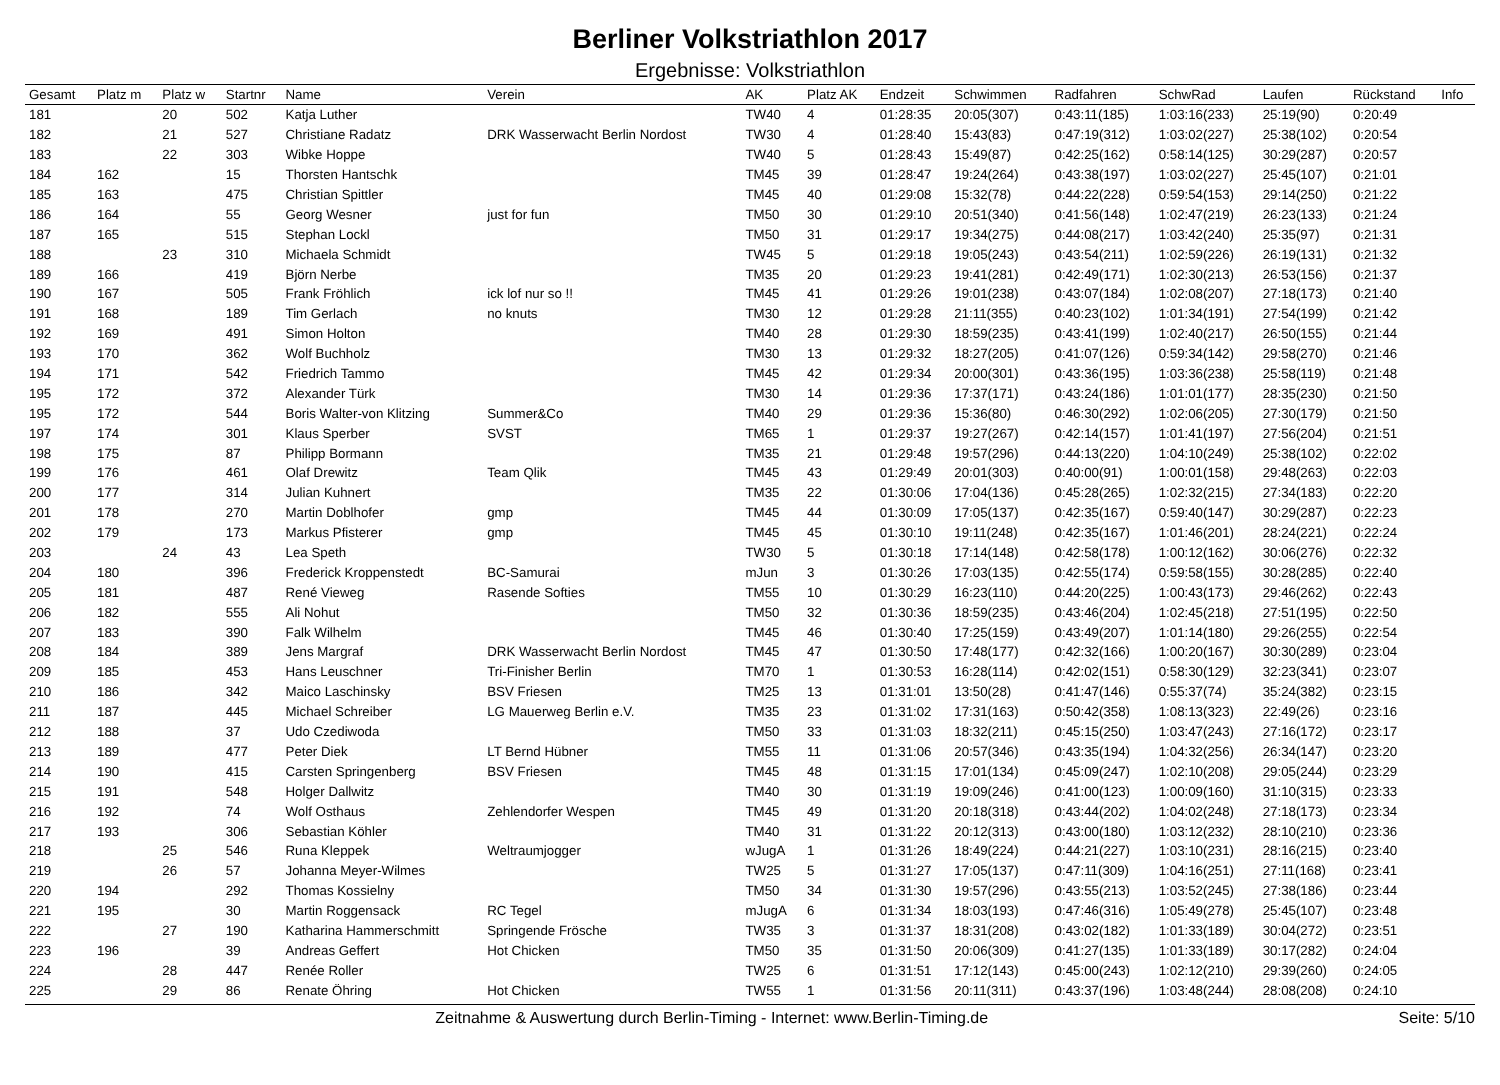Berliner Volkstriathlon 2017
Ergebnisse: Volkstriathlon
| Gesamt | Platz m | Platz w | Startnr | Name | Verein | AK | Platz AK | Endzeit | Schwimmen | Radfahren | SchwRad | Laufen | Rückstand | Info |
| --- | --- | --- | --- | --- | --- | --- | --- | --- | --- | --- | --- | --- | --- | --- |
| 181 | | 20 | 502 | Katja Luther | | TW40 | 4 | 01:28:35 | 20:05(307) | 0:43:11(185) | 1:03:16(233) | 25:19(90) | 0:20:49 | |
| 182 | | 21 | 527 | Christiane Radatz | DRK Wasserwacht Berlin Nordost | TW30 | 4 | 01:28:40 | 15:43(83) | 0:47:19(312) | 1:03:02(227) | 25:38(102) | 0:20:54 | |
| 183 | | 22 | 303 | Wibke Hoppe | | TW40 | 5 | 01:28:43 | 15:49(87) | 0:42:25(162) | 0:58:14(125) | 30:29(287) | 0:20:57 | |
| 184 | 162 | | 15 | Thorsten Hantschk | | TM45 | 39 | 01:28:47 | 19:24(264) | 0:43:38(197) | 1:03:02(227) | 25:45(107) | 0:21:01 | |
| 185 | 163 | | 475 | Christian Spittler | | TM45 | 40 | 01:29:08 | 15:32(78) | 0:44:22(228) | 0:59:54(153) | 29:14(250) | 0:21:22 | |
| 186 | 164 | | 55 | Georg Wesner | just for fun | TM50 | 30 | 01:29:10 | 20:51(340) | 0:41:56(148) | 1:02:47(219) | 26:23(133) | 0:21:24 | |
| 187 | 165 | | 515 | Stephan Lockl | | TM50 | 31 | 01:29:17 | 19:34(275) | 0:44:08(217) | 1:03:42(240) | 25:35(97) | 0:21:31 | |
| 188 | | 23 | 310 | Michaela Schmidt | | TW45 | 5 | 01:29:18 | 19:05(243) | 0:43:54(211) | 1:02:59(226) | 26:19(131) | 0:21:32 | |
| 189 | 166 | | 419 | Björn Nerbe | | TM35 | 20 | 01:29:23 | 19:41(281) | 0:42:49(171) | 1:02:30(213) | 26:53(156) | 0:21:37 | |
| 190 | 167 | | 505 | Frank Fröhlich | ick lof nur so !! | TM45 | 41 | 01:29:26 | 19:01(238) | 0:43:07(184) | 1:02:08(207) | 27:18(173) | 0:21:40 | |
| 191 | 168 | | 189 | Tim Gerlach | no knuts | TM30 | 12 | 01:29:28 | 21:11(355) | 0:40:23(102) | 1:01:34(191) | 27:54(199) | 0:21:42 | |
| 192 | 169 | | 491 | Simon Holton | | TM40 | 28 | 01:29:30 | 18:59(235) | 0:43:41(199) | 1:02:40(217) | 26:50(155) | 0:21:44 | |
| 193 | 170 | | 362 | Wolf Buchholz | | TM30 | 13 | 01:29:32 | 18:27(205) | 0:41:07(126) | 0:59:34(142) | 29:58(270) | 0:21:46 | |
| 194 | 171 | | 542 | Friedrich Tammo | | TM45 | 42 | 01:29:34 | 20:00(301) | 0:43:36(195) | 1:03:36(238) | 25:58(119) | 0:21:48 | |
| 195 | 172 | | 372 | Alexander Türk | | TM30 | 14 | 01:29:36 | 17:37(171) | 0:43:24(186) | 1:01:01(177) | 28:35(230) | 0:21:50 | |
| 195 | 172 | | 544 | Boris Walter-von Klitzing | Summer&Co | TM40 | 29 | 01:29:36 | 15:36(80) | 0:46:30(292) | 1:02:06(205) | 27:30(179) | 0:21:50 | |
| 197 | 174 | | 301 | Klaus Sperber | SVST | TM65 | 1 | 01:29:37 | 19:27(267) | 0:42:14(157) | 1:01:41(197) | 27:56(204) | 0:21:51 | |
| 198 | 175 | | 87 | Philipp Bormann | | TM35 | 21 | 01:29:48 | 19:57(296) | 0:44:13(220) | 1:04:10(249) | 25:38(102) | 0:22:02 | |
| 199 | 176 | | 461 | Olaf Drewitz | Team Qlik | TM45 | 43 | 01:29:49 | 20:01(303) | 0:40:00(91) | 1:00:01(158) | 29:48(263) | 0:22:03 | |
| 200 | 177 | | 314 | Julian Kuhnert | | TM35 | 22 | 01:30:06 | 17:04(136) | 0:45:28(265) | 1:02:32(215) | 27:34(183) | 0:22:20 | |
| 201 | 178 | | 270 | Martin Doblhofer | gmp | TM45 | 44 | 01:30:09 | 17:05(137) | 0:42:35(167) | 0:59:40(147) | 30:29(287) | 0:22:23 | |
| 202 | 179 | | 173 | Markus Pfisterer | gmp | TM45 | 45 | 01:30:10 | 19:11(248) | 0:42:35(167) | 1:01:46(201) | 28:24(221) | 0:22:24 | |
| 203 | | 24 | 43 | Lea Speth | | TW30 | 5 | 01:30:18 | 17:14(148) | 0:42:58(178) | 1:00:12(162) | 30:06(276) | 0:22:32 | |
| 204 | 180 | | 396 | Frederick Kroppenstedt | BC-Samurai | mJun | 3 | 01:30:26 | 17:03(135) | 0:42:55(174) | 0:59:58(155) | 30:28(285) | 0:22:40 | |
| 205 | 181 | | 487 | René Vieweg | Rasende Softies | TM55 | 10 | 01:30:29 | 16:23(110) | 0:44:20(225) | 1:00:43(173) | 29:46(262) | 0:22:43 | |
| 206 | 182 | | 555 | Ali Nohut | | TM50 | 32 | 01:30:36 | 18:59(235) | 0:43:46(204) | 1:02:45(218) | 27:51(195) | 0:22:50 | |
| 207 | 183 | | 390 | Falk Wilhelm | | TM45 | 46 | 01:30:40 | 17:25(159) | 0:43:49(207) | 1:01:14(180) | 29:26(255) | 0:22:54 | |
| 208 | 184 | | 389 | Jens Margraf | DRK Wasserwacht Berlin Nordost | TM45 | 47 | 01:30:50 | 17:48(177) | 0:42:32(166) | 1:00:20(167) | 30:30(289) | 0:23:04 | |
| 209 | 185 | | 453 | Hans Leuschner | Tri-Finisher Berlin | TM70 | 1 | 01:30:53 | 16:28(114) | 0:42:02(151) | 0:58:30(129) | 32:23(341) | 0:23:07 | |
| 210 | 186 | | 342 | Maico Laschinsky | BSV Friesen | TM25 | 13 | 01:31:01 | 13:50(28) | 0:41:47(146) | 0:55:37(74) | 35:24(382) | 0:23:15 | |
| 211 | 187 | | 445 | Michael Schreiber | LG Mauerweg Berlin e.V. | TM35 | 23 | 01:31:02 | 17:31(163) | 0:50:42(358) | 1:08:13(323) | 22:49(26) | 0:23:16 | |
| 212 | 188 | | 37 | Udo Czediwoda | | TM50 | 33 | 01:31:03 | 18:32(211) | 0:45:15(250) | 1:03:47(243) | 27:16(172) | 0:23:17 | |
| 213 | 189 | | 477 | Peter Diek | LT Bernd Hübner | TM55 | 11 | 01:31:06 | 20:57(346) | 0:43:35(194) | 1:04:32(256) | 26:34(147) | 0:23:20 | |
| 214 | 190 | | 415 | Carsten Springenberg | BSV Friesen | TM45 | 48 | 01:31:15 | 17:01(134) | 0:45:09(247) | 1:02:10(208) | 29:05(244) | 0:23:29 | |
| 215 | 191 | | 548 | Holger Dallwitz | | TM40 | 30 | 01:31:19 | 19:09(246) | 0:41:00(123) | 1:00:09(160) | 31:10(315) | 0:23:33 | |
| 216 | 192 | | 74 | Wolf Osthaus | Zehlendorfer Wespen | TM45 | 49 | 01:31:20 | 20:18(318) | 0:43:44(202) | 1:04:02(248) | 27:18(173) | 0:23:34 | |
| 217 | 193 | | 306 | Sebastian Köhler | | TM40 | 31 | 01:31:22 | 20:12(313) | 0:43:00(180) | 1:03:12(232) | 28:10(210) | 0:23:36 | |
| 218 | | 25 | 546 | Runa Kleppek | Weltraumjogger | wJugA | 1 | 01:31:26 | 18:49(224) | 0:44:21(227) | 1:03:10(231) | 28:16(215) | 0:23:40 | |
| 219 | | 26 | 57 | Johanna Meyer-Wilmes | | TW25 | 5 | 01:31:27 | 17:05(137) | 0:47:11(309) | 1:04:16(251) | 27:11(168) | 0:23:41 | |
| 220 | 194 | | 292 | Thomas Kossielny | | TM50 | 34 | 01:31:30 | 19:57(296) | 0:43:55(213) | 1:03:52(245) | 27:38(186) | 0:23:44 | |
| 221 | 195 | | 30 | Martin Roggensack | RC Tegel | mJugA | 6 | 01:31:34 | 18:03(193) | 0:47:46(316) | 1:05:49(278) | 25:45(107) | 0:23:48 | |
| 222 | | 27 | 190 | Katharina Hammerschmitt | Springende Frösche | TW35 | 3 | 01:31:37 | 18:31(208) | 0:43:02(182) | 1:01:33(189) | 30:04(272) | 0:23:51 | |
| 223 | 196 | | 39 | Andreas Geffert | Hot Chicken | TM50 | 35 | 01:31:50 | 20:06(309) | 0:41:27(135) | 1:01:33(189) | 30:17(282) | 0:24:04 | |
| 224 | | 28 | 447 | Renée Roller | | TW25 | 6 | 01:31:51 | 17:12(143) | 0:45:00(243) | 1:02:12(210) | 29:39(260) | 0:24:05 | |
| 225 | | 29 | 86 | Renate Öhring | Hot Chicken | TW55 | 1 | 01:31:56 | 20:11(311) | 0:43:37(196) | 1:03:48(244) | 28:08(208) | 0:24:10 | |
Zeitnahme & Auswertung durch Berlin-Timing - Internet: www.Berlin-Timing.de Seite: 5/10